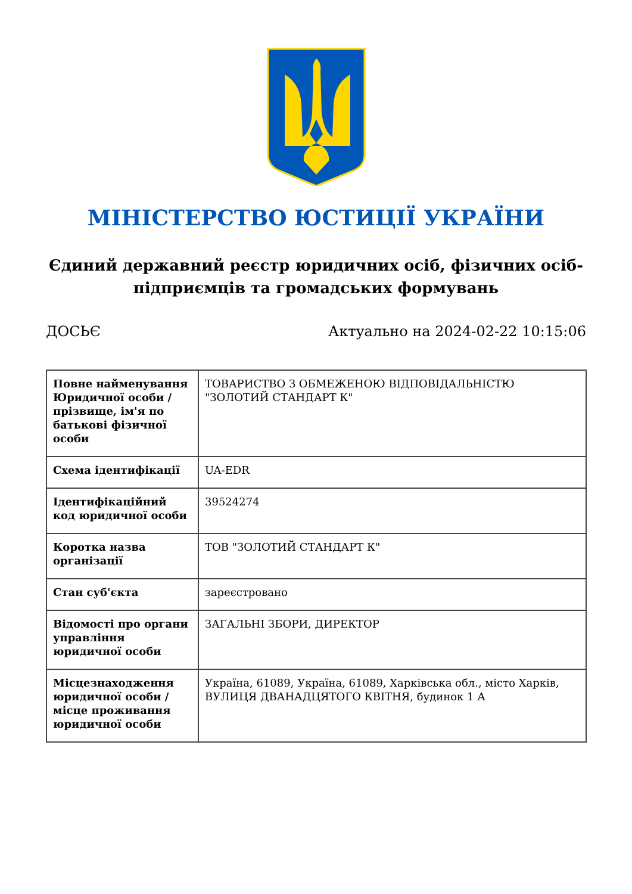МІНІСТЕРСТВО ЮСТИЦІЇ УКРАЇНИ
Єдиний державний реєстр юридичних осіб, фізичних осіб-підприємців та громадських формувань
ДОСЬЄ Актуально на 2024-02-22 10:15:06
| Повне найменування Юридичної особи / прізвище, ім'я по батькові фізичної особи | ТОВАРИСТВО З ОБМЕЖЕНОЮ ВІДПОВІДАЛЬНІСТЮ "ЗОЛОТИЙ СТАНДАРТ К" |
| Схема ідентифікації | UA-EDR |
| Ідентифікаційний код юридичної особи | 39524274 |
| Коротка назва організації | ТОВ "ЗОЛОТИЙ СТАНДАРТ К" |
| Стан суб'єкта | зареєстровано |
| Відомості про органи управління юридичної особи | ЗАГАЛЬНІ ЗБОРИ, ДИРЕКТОР |
| Місцезнаходження юридичної особи / місце проживання юридичної особи | Україна, 61089, Україна, 61089, Харківська обл., місто Харків, ВУЛИЦЯ ДВАНАДЦЯТОГО КВІТНЯ, будинок 1 А |